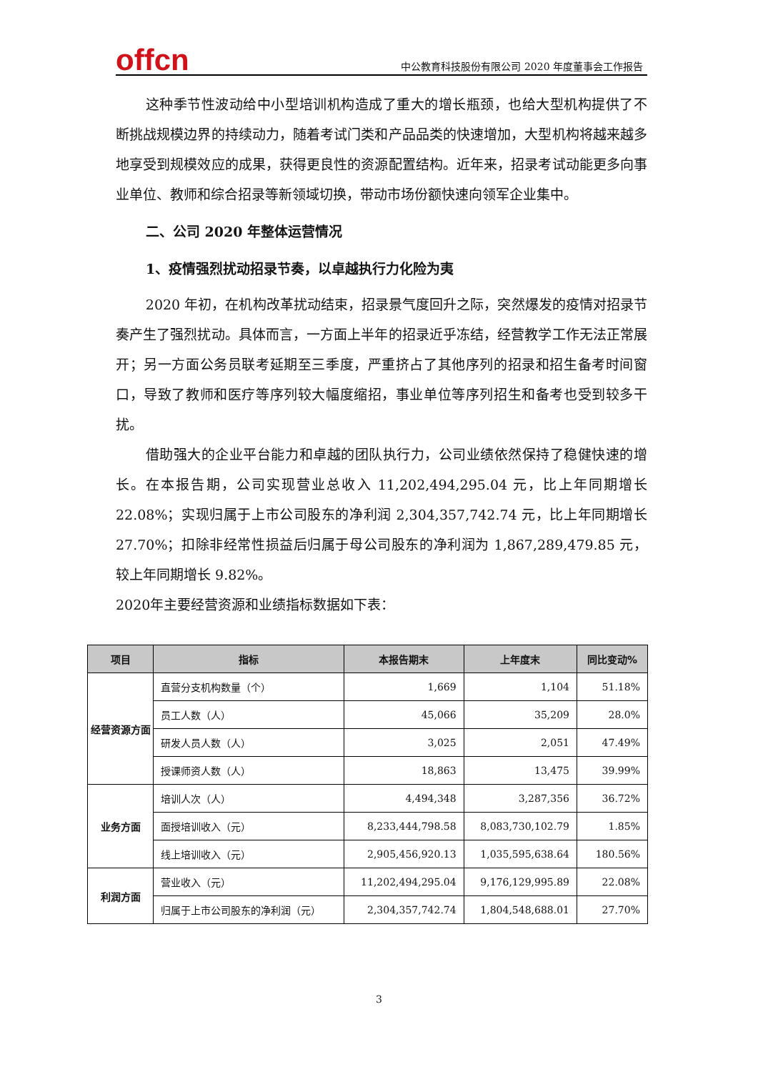offcn
中公教育科技股份有限公司 2020 年度董事会工作报告
这种季节性波动给中小型培训机构造成了重大的增长瓶颈，也给大型机构提供了不断挑战规模边界的持续动力，随着考试门类和产品品类的快速增加，大型机构将越来越多地享受到规模效应的成果，获得更良性的资源配置结构。近年来，招录考试动能更多向事业单位、教师和综合招录等新领域切换，带动市场份额快速向领军企业集中。
二、公司 2020 年整体运营情况
1、疫情强烈扰动招录节奏，以卓越执行力化险为夷
2020 年初，在机构改革扰动结束，招录景气度回升之际，突然爆发的疫情对招录节奏产生了强烈扰动。具体而言，一方面上半年的招录近乎冻结，经营教学工作无法正常展开；另一方面公务员联考延期至三季度，严重挤占了其他序列的招录和招生备考时间窗口，导致了教师和医疗等序列较大幅度缩招，事业单位等序列招生和备考也受到较多干扰。
借助强大的企业平台能力和卓越的团队执行力，公司业绩依然保持了稳健快速的增长。在本报告期，公司实现营业总收入 11,202,494,295.04 元，比上年同期增长 22.08%；实现归属于上市公司股东的净利润 2,304,357,742.74 元，比上年同期增长 27.70%；扣除非经常性损益后归属于母公司股东的净利润为 1,867,289,479.85 元，较上年同期增长 9.82%。
2020年主要经营资源和业绩指标数据如下表：
| 项目 | 指标 | 本报告期末 | 上年度末 | 同比变动% |
| --- | --- | --- | --- | --- |
| 经营资源方面 | 直营分支机构数量（个） | 1,669 | 1,104 | 51.18% |
| | 员工人数（人） | 45,066 | 35,209 | 28.0% |
| | 研发人员人数（人） | 3,025 | 2,051 | 47.49% |
| | 授课师资人数（人） | 18,863 | 13,475 | 39.99% |
| 业务方面 | 培训人次（人） | 4,494,348 | 3,287,356 | 36.72% |
| | 面授培训收入（元） | 8,233,444,798.58 | 8,083,730,102.79 | 1.85% |
| | 线上培训收入（元） | 2,905,456,920.13 | 1,035,595,638.64 | 180.56% |
| 利润方面 | 营业收入（元） | 11,202,494,295.04 | 9,176,129,995.89 | 22.08% |
| | 归属于上市公司股东的净利润（元） | 2,304,357,742.74 | 1,804,548,688.01 | 27.70% |
3